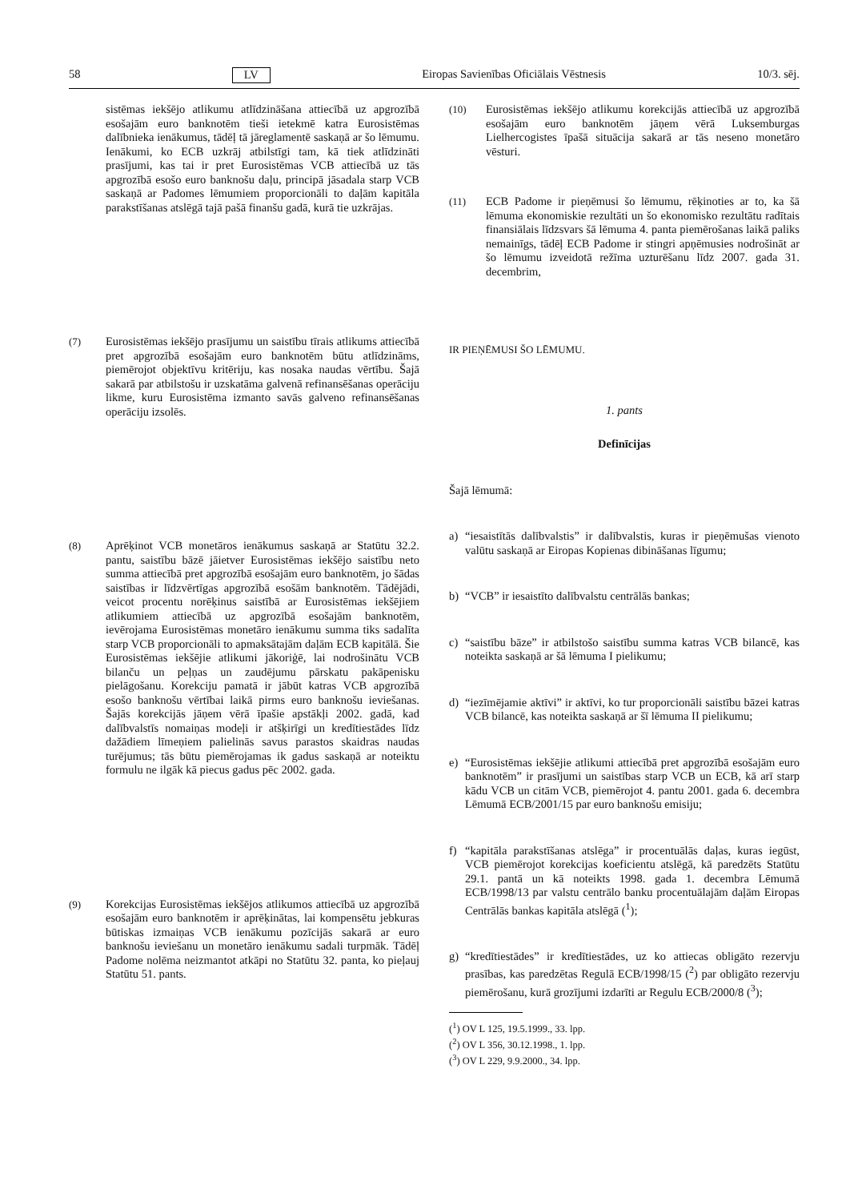58 LV Eiropas Savienības Oficiālais Vēstnesis 10/3. sēj.
sistēmas iekšējo atlikumu atlīdzināšana attiecībā uz apgrozībā esošajām euro banknotēm tieši ietekmē katra Eurosistēmas dalībnieka ienākumus, tādēļ tā jāreglamentē saskaņā ar šo lēmumu. Ienākumi, ko ECB uzkrāj atbilstīgi tam, kā tiek atlīdzināti prasījumi, kas tai ir pret Eurosistēmas VCB attiecībā uz tās apgrozībā esošo euro banknošu daļu, principā jāsadala starp VCB saskaņā ar Padomes lēmumiem proporcionāli to daļām kapitāla parakstīšanas atslēgā tajā pašā finanšu gadā, kurā tie uzkrājas.
(7) Eurosistēmas iekšējo prasījumu un saistību tīrais atlikums attiecībā pret apgrozībā esošajām euro banknotēm būtu atlīdzināms, piemērojot objektīvu kritēriju, kas nosaka naudas vērtību. Šajā sakarā par atbilstošu ir uzskatāma galvenā refinansēšanas operāciju likme, kuru Eurosistēma izmanto savās galveno refinansēšanas operāciju izsolēs.
(8) Aprēķinot VCB monetāros ienākumus saskaņā ar Statūtu 32.2. pantu, saistību bāzē jāietver Eurosistēmas iekšējo saistību neto summa attiecībā pret apgrozībā esošajām euro banknotēm, jo šādas saistības ir līdzvērtīgas apgrozībā esošām banknotēm. Tādējādi, veicot procentu norēķinus saistībā ar Eurosistēmas iekšējiem atlikumiem attiecībā uz apgrozībā esošajām banknotēm, ievērojama Eurosistēmas monetāro ienākumu summa tiks sadalīta starp VCB proporcionāli to apmaksātajām daļām ECB kapitālā. Šie Eurosistēmas iekšējie atlikumi jākoriģē, lai nodrošinātu VCB bilanču un peļņas un zaudējumu pārskatu pakāpenisku pielāgošanu. Korekciju pamatā ir jābūt katras VCB apgrozībā esošo banknošu vērtībai laikā pirms euro banknošu ieviešanas. Šajās korekcijās jāņem vērā īpašie apstākļi 2002. gadā, kad dalībvalstīs nomaiņas modeļi ir atšķirīgi un kredītiestādes līdz dažādiem līmeņiem palielinās savus parastos skaidras naudas turējumus; tās būtu piemērojamas ik gadus saskaņā ar noteiktu formulu ne ilgāk kā piecus gadus pēc 2002. gada.
(9) Korekcijas Eurosistēmas iekšējos atlikumos attiecībā uz apgrozībā esošajām euro banknotēm ir aprēķinātas, lai kompensētu jebkuras būtiskas izmaiņas VCB ienākumu pozīcijās sakarā ar euro banknošu ieviešanu un monetāro ienākumu sadali turpmāk. Tādēļ Padome nolēma neizmantot atkāpi no Statūtu 32. panta, ko pieļauj Statūtu 51. pants.
(10) Eurosistēmas iekšējo atlikumu korekcijās attiecībā uz apgrozībā esošajām euro banknotēm jāņem vērā Luksemburgas Lielhercogistes īpašā situācija sakarā ar tās neseno monetāro vēsturi.
(11) ECB Padome ir pieņēmusi šo lēmumu, rēķinoties ar to, ka šā lēmuma ekonomiskie rezultāti un šo ekonomisko rezultātu radītais finansiālais līdzsvars šā lēmuma 4. panta piemērošanas laikā paliks nemainīgs, tādēļ ECB Padome ir stingri apņēmusies nodrošināt ar šo lēmumu izveidotā režīma uzturēšanu līdz 2007. gada 31. decembrim,
IR PIEŅĒMUSI ŠO LĒMUMU.
1. pants
Definīcijas
Šajā lēmumā:
a) “iesaistītās dalībvalstis” ir dalībvalstis, kuras ir pieņēmušas vienoto valūtu saskaņā ar Eiropas Kopienas dibināšanas līgumu;
b) “VCB” ir iesaistīto dalībvalstu centrālās bankas;
c) “saistību bāze” ir atbilstošo saistību summa katras VCB bilancē, kas noteikta saskaņā ar šā lēmuma I pielikumu;
d) “iezīmējamie aktīvi” ir aktīvi, ko tur proporcionāli saistību bāzei katras VCB bilancē, kas noteikta saskaņā ar šī lēmuma II pielikumu;
e) “Eurosistēmas iekšējie atlikumi attiecībā pret apgrozībā esošajām euro banknotēm” ir prasījumi un saistības starp VCB un ECB, kā arī starp kādu VCB un citām VCB, piemērojot 4. pantu 2001. gada 6. decembra Lēmumā ECB/2001/15 par euro banknošu emisiju;
f) “kapitāla parakstīšanas atslēga” ir procentuālās daļas, kuras iegūst, VCB piemērojot korekcijas koeficientu atslēgā, kā paredzēts Statūtu 29.1. pantā un kā noteikts 1998. gada 1. decembra Lēmumā ECB/1998/13 par valstu centrālo banku procentuālajām daļām Eiropas Centrālās bankas kapitāla atslēgā (<sup>1</sup>);
g) “kredītiestādes” ir kredītiestādes, uz ko attiecas obligāto rezervju prasības, kas paredzētas Regulā ECB/1998/15 (<sup>2</sup>) par obligāto rezervju piemērošanu, kurā grozījumi izdarīti ar Regulu ECB/2000/8 (<sup>3</sup>);
(<sup>1</sup>) OV L 125, 19.5.1999., 33. lpp.
(<sup>2</sup>) OV L 356, 30.12.1998., 1. lpp.
(<sup>3</sup>) OV L 229, 9.9.2000., 34. lpp.